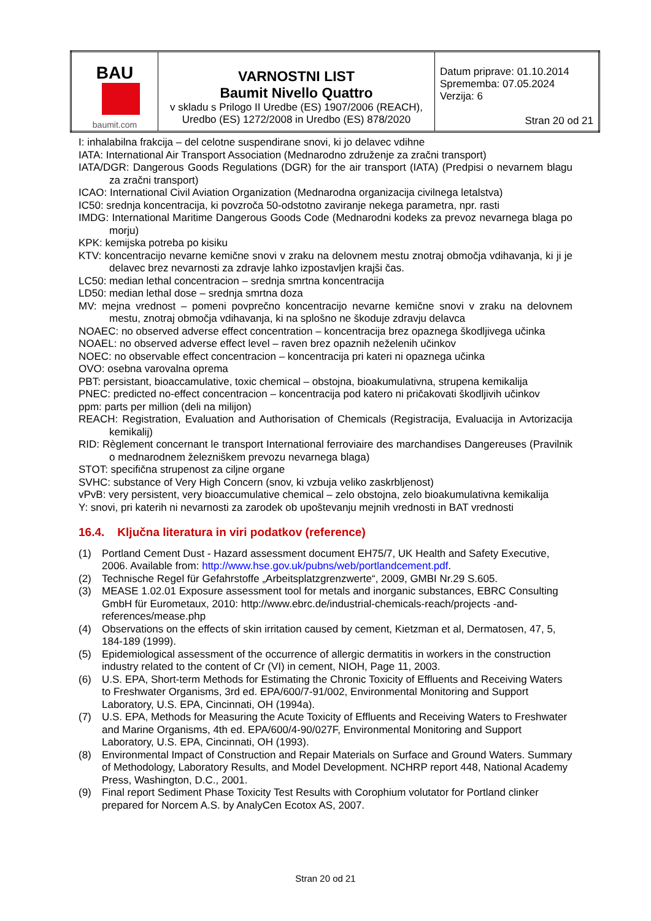| BAU baumit.com | VARNOSTNI LIST Baumit Nivello Quattro v skladu s Prilogo II Uredbe (ES) 1907/2006 (REACH), Uredbo (ES) 1272/2008 in Uredbo (ES) 878/2020 | Datum priprave: 01.10.2014 Sprememba: 07.05.2024 Verzija: 6 Stran 20 od 21 |
I: inhalabilna frakcija – del celotne suspendirane snovi, ki jo delavec vdihne
IATA: International Air Transport Association (Mednarodno združenje za zračni transport)
IATA/DGR: Dangerous Goods Regulations (DGR) for the air transport (IATA) (Predpisi o nevarnem blagu za zračni transport)
ICAO: International Civil Aviation Organization (Mednarodna organizacija civilnega letalstva)
IC50: srednja koncentracija, ki povzroča 50-odstotno zaviranje nekega parametra, npr. rasti
IMDG: International Maritime Dangerous Goods Code (Mednarodni kodeks za prevoz nevarnega blaga po morju)
KPK: kemijska potreba po kisiku
KTV: koncentracijo nevarne kemične snovi v zraku na delovnem mestu znotraj območja vdihavanja, ki ji je delavec brez nevarnosti za zdravje lahko izpostavljen krajši čas.
LC50: median lethal concentracion – srednja smrtna koncentracija
LD50: median lethal dose – srednja smrtna doza
MV: mejna vrednost – pomeni povprečno koncentracijo nevarne kemične snovi v zraku na delovnem mestu, znotraj območja vdihavanja, ki na splošno ne škoduje zdravju delavca
NOAEC: no observed adverse effect concentration – koncentracija brez opaznega škodljivega učinka
NOAEL: no observed adverse effect level – raven brez opaznih neželenih učinkov
NOEC: no observable effect concentracion – koncentracija pri kateri ni opaznega učinka
OVO: osebna varovalna oprema
PBT: persistant, bioaccamulative, toxic chemical – obstojna, bioakumulativna, strupena kemikalija
PNEC: predicted no-effect concentracion – koncentracija pod katero ni pričakovati škodljivih učinkov
ppm: parts per million (deli na milijon)
REACH: Registration, Evaluation and Authorisation of Chemicals (Registracija, Evaluacija in Avtorizacija kemikalij)
RID: Règlement concernant le transport International ferroviaire des marchandises Dangereuses (Pravilnik o mednarodnem železniškem prevozu nevarnega blaga)
STOT: specifična strupenost za ciljne organe
SVHC: substance of Very High Concern (snov, ki vzbuja veliko zaskrbljenost)
vPvB: very persistent, very bioaccumulative chemical – zelo obstojna, zelo bioakumulativna kemikalija
Y: snovi, pri katerih ni nevarnosti za zarodek ob upoštevanju mejnih vrednosti in BAT vrednosti
16.4. Ključna literatura in viri podatkov (reference)
(1) Portland Cement Dust - Hazard assessment document EH75/7, UK Health and Safety Executive, 2006. Available from: http://www.hse.gov.uk/pubns/web/portlandcement.pdf.
(2) Technische Regel für Gefahrstoffe „Arbeitsplatzgrenzwerte“, 2009, GMBI Nr.29 S.605.
(3) MEASE 1.02.01 Exposure assessment tool for metals and inorganic substances, EBRC Consulting GmbH für Eurometaux, 2010: http://www.ebrc.de/industrial-chemicals-reach/projects -and-references/mease.php
(4) Observations on the effects of skin irritation caused by cement, Kietzman et al, Dermatosen, 47, 5, 184-189 (1999).
(5) Epidemiological assessment of the occurrence of allergic dermatitis in workers in the construction industry related to the content of Cr (VI) in cement, NIOH, Page 11, 2003.
(6) U.S. EPA, Short-term Methods for Estimating the Chronic Toxicity of Effluents and Receiving Waters to Freshwater Organisms, 3rd ed. EPA/600/7-91/002, Environmental Monitoring and Support Laboratory, U.S. EPA, Cincinnati, OH (1994a).
(7) U.S. EPA, Methods for Measuring the Acute Toxicity of Effluents and Receiving Waters to Freshwater and Marine Organisms, 4th ed. EPA/600/4-90/027F, Environmental Monitoring and Support Laboratory, U.S. EPA, Cincinnati, OH (1993).
(8) Environmental Impact of Construction and Repair Materials on Surface and Ground Waters. Summary of Methodology, Laboratory Results, and Model Development. NCHRP report 448, National Academy Press, Washington, D.C., 2001.
(9) Final report Sediment Phase Toxicity Test Results with Corophium volutator for Portland clinker prepared for Norcem A.S. by AnalyCen Ecotox AS, 2007.
Stran 20 od 21